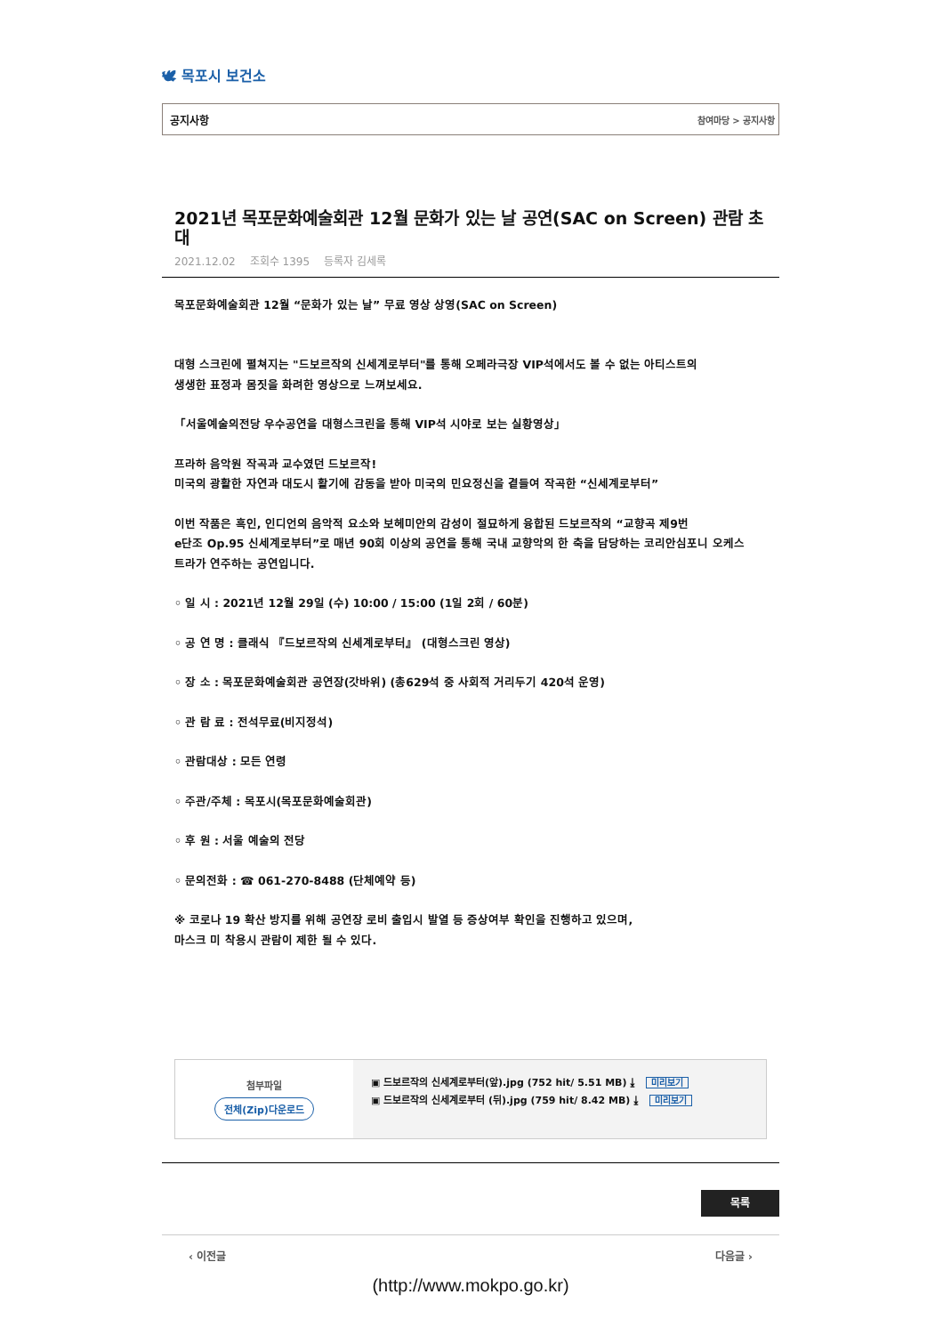🕊 목포시 보건소
공지사항 참여마당 > 공지사항
2021년 목포문화예술회관 12월 문화가 있는 날 공연(SAC on Screen) 관람 초대
2021.12.02 조회수 1395 등록자 김세록
목포문화예술회관 12월 “문화가 있는 날” 무료 영상 상영(SAC on Screen)
대형 스크린에 펼쳐지는 "드보르작의 신세계로부터"를 통해 오페라극장 VIP석에서도 볼 수 없는 아티스트의
생생한 표정과 몸짓을 화려한 영상으로 느껴보세요.
「서울예술의전당 우수공연을 대형스크린을 통해 VIP석 시야로 보는 실황영상」
프라하 음악원 작곡과 교수였던 드보르작!
미국의 광활한 자연과 대도시 활기에 감동을 받아 미국의 민요정신을 곁들여 작곡한 “신세계로부터”
이번 작품은 흑인, 인디언의 음악적 요소와 보헤미안의 감성이 절묘하게 융합된 드보르작의 “교향곡 제9번
e단조 Op.95 신세계로부터”로 매년 90회 이상의 공연을 통해 국내 교향악의 한 축을 담당하는 코리안심포니 오케스
트라가 연주하는 공연입니다.
◦ 일 시 : 2021년 12월 29일 (수) 10:00 / 15:00 (1일 2회 / 60분)
◦ 공 연 명 : 클래식 『드보르작의 신세계로부터』 (대형스크린 영상)
◦ 장 소 : 목포문화예술회관 공연장(갓바위) (총629석 중 사회적 거리두기 420석 운영)
◦ 관 람 료 : 전석무료(비지정석)
◦ 관람대상 : 모든 연령
◦ 주관/주체 : 목포시(목포문화예술회관)
◦ 후 원 : 서울 예술의 전당
◦ 문의전화 : ☎ 061-270-8488 (단체예약 등)
※ 코로나 19 확산 방지를 위해 공연장 로비 출입시 발열 등 증상여부 확인을 진행하고 있으며,
마스크 미 착용시 관람이 제한 될 수 있다.
첨부파일
전체(Zip)다운로드
▣ 드보르작의 신세계로부터(앞).jpg (752 hit/ 5.51 MB) ⤓ 미리보기
▣ 드보르작의 신세계로부터 (뒤).jpg (759 hit/ 8.42 MB) ⤓ 미리보기
목록
‹ 이전글 다음글 ›
(http://www.mokpo.go.kr)